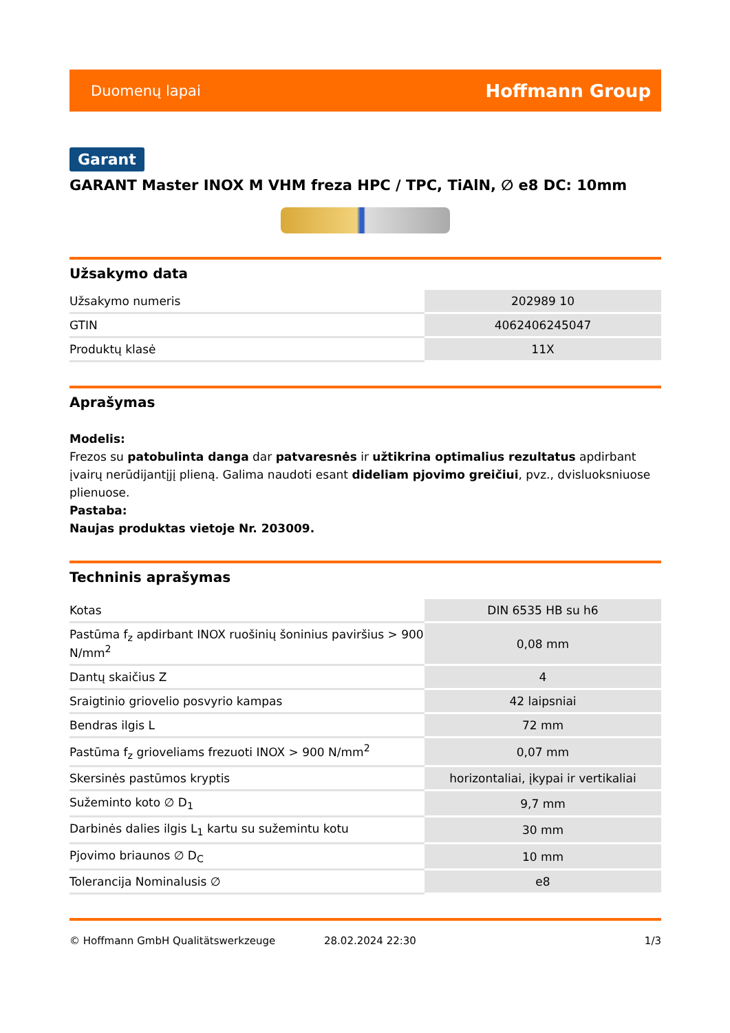Duomenų lapai Hoffmann Group
Garant
GARANT Master INOX M VHM freza HPC / TPC, TiAlN, ∅ e8 DC: 10mm
Užsakymo data
| Užsakymo numeris | 202989 10 |
| GTIN | 4062406245047 |
| Produktų klasė | 11X |
Aprašymas
Modelis:
Frezos su patobulinta danga dar patvaresnės ir užtikrina optimalius rezultatus apdirbant įvairų nerūdijantįjį plieną. Galima naudoti esant dideliam pjovimo greičiui, pvz., dvisluoksniuose plienuose.
Pastaba:
Naujas produktas vietoje Nr. 203009.
Techninis aprašymas
| Kotas | DIN 6535 HB su h6 |
| Pastūma f<sub>z</sub> apdirbant INOX ruošinių šoninius paviršius > 900 N/mm<sup>2</sup> | 0,08 mm |
| Dantų skaičius Z | 4 |
| Sraigtinio griovelio posvyrio kampas | 42 laipsniai |
| Bendras ilgis L | 72 mm |
| Pastūma f<sub>z</sub> grioveliams frezuoti INOX > 900 N/mm<sup>2</sup> | 0,07 mm |
| Skersinės pastūmos kryptis | horizontaliai, įkypai ir vertikaliai |
| Sužeminto koto ∅ D<sub>1</sub> | 9,7 mm |
| Darbinės dalies ilgis L<sub>1</sub> kartu su sužemintu kotu | 30 mm |
| Pjovimo briaunos ∅ D<sub>C</sub> | 10 mm |
| Tolerancija Nominalusis ∅ | e8 |
© Hoffmann GmbH Qualitätswerkzeuge 28.02.2024 22:30 1/3